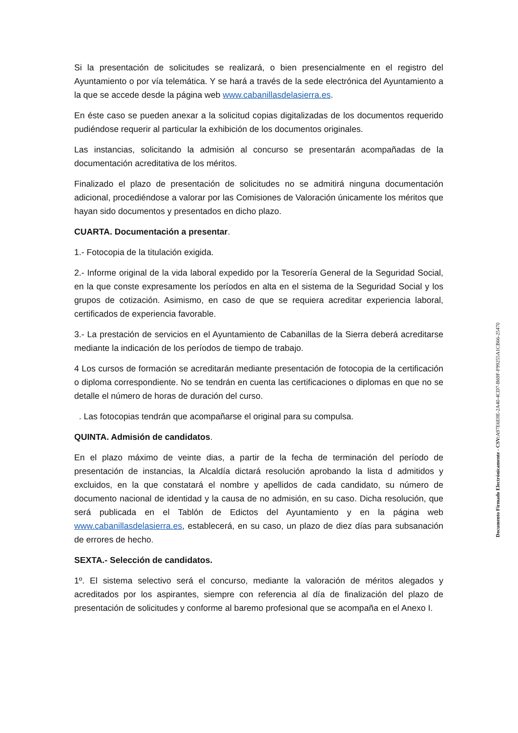Si la presentación de solicitudes se realizará, o bien presencialmente en el registro del Ayuntamiento o por vía telemática. Y se hará a través de la sede electrónica del Ayuntamiento a la que se accede desde la página web www.cabanillasdelasierra.es.
En éste caso se pueden anexar a la solicitud copias digitalizadas de los documentos requerido pudiéndose requerir al particular la exhibición de los documentos originales.
Las instancias, solicitando la admisión al concurso se presentarán acompañadas de la documentación acreditativa de los méritos.
Finalizado el plazo de presentación de solicitudes no se admitirá ninguna documentación adicional, procediéndose a valorar por las Comisiones de Valoración únicamente los méritos que hayan sido documentos y presentados en dicho plazo.
CUARTA. Documentación a presentar.
1.- Fotocopia de la titulación exigida.
2.- Informe original de la vida laboral expedido por la Tesorería General de la Seguridad Social, en la que conste expresamente los períodos en alta en el sistema de la Seguridad Social y los grupos de cotización. Asimismo, en caso de que se requiera acreditar experiencia laboral, certificados de experiencia favorable.
3.- La prestación de servicios en el Ayuntamiento de Cabanillas de la Sierra deberá acreditarse mediante la indicación de los períodos de tiempo de trabajo.
4 Los cursos de formación se acreditarán mediante presentación de fotocopia de la certificación o diploma correspondiente. No se tendrán en cuenta las certificaciones o diplomas en que no se detalle el número de horas de duración del curso.
. Las fotocopias tendrán que acompañarse el original para su compulsa.
QUINTA. Admisión de candidatos.
En el plazo máximo de veinte dias, a partir de la fecha de terminación del período de presentación de instancias, la Alcaldía dictará resolución aprobando la lista d admitidos y excluidos, en la que constatará el nombre y apellidos de cada candidato, su número de documento nacional de identidad y la causa de no admisión, en su caso. Dicha resolución, que será publicada en el Tablón de Edictos del Ayuntamiento y en la página web www.cabanillasdelasierra.es, establecerá, en su caso, un plazo de diez días para subsanación de errores de hecho.
SEXTA.- Selección de candidatos.
1º. El sistema selectivo será el concurso, mediante la valoración de méritos alegados y acreditados por los aspirantes, siempre con referencia al día de finalización del plazo de presentación de solicitudes y conforme al baremo profesional que se acompaña en el Anexo I.
Documento Firmado Electrónicamente - CSV: A97E6E8E-2A40-4CD7-B69F-F99255A1CB66-25470